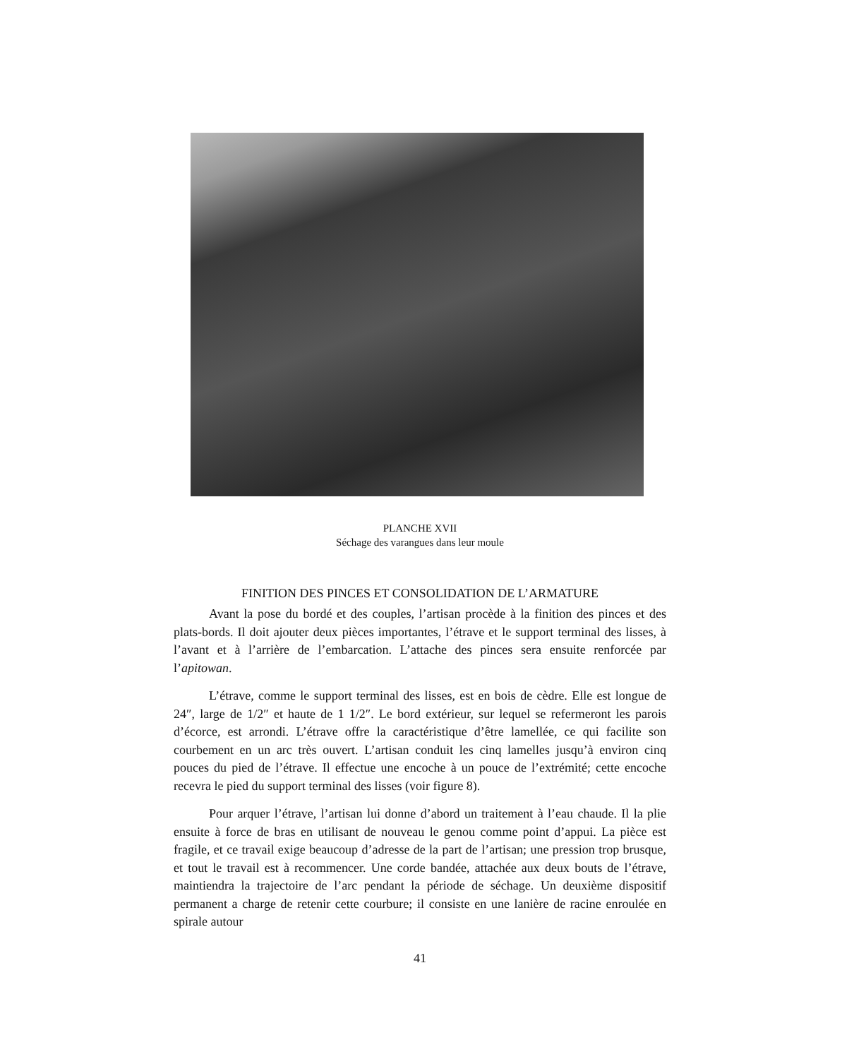PLANCHE XVII
Séchage des varangues dans leur moule
FINITION DES PINCES ET CONSOLIDATION DE L’ARMATURE
Avant la pose du bordé et des couples, l’artisan procède à la finition des pinces et des plats-bords. Il doit ajouter deux pièces importantes, l’étrave et le support terminal des lisses, à l’avant et à l’arrière de l’embarcation. L’attache des pinces sera ensuite renforcée par l’apitowan.
L’étrave, comme le support terminal des lisses, est en bois de cèdre. Elle est longue de 24″, large de 1/2″ et haute de 1 1/2″. Le bord extérieur, sur lequel se refermeront les parois d’écorce, est arrondi. L’étrave offre la caractéristique d’être lamellée, ce qui facilite son courbement en un arc très ouvert. L’artisan conduit les cinq lamelles jusqu’à environ cinq pouces du pied de l’étrave. Il effectue une encoche à un pouce de l’extrémité; cette encoche recevra le pied du support terminal des lisses (voir figure 8).
Pour arquer l’étrave, l’artisan lui donne d’abord un traitement à l’eau chaude. Il la plie ensuite à force de bras en utilisant de nouveau le genou comme point d’appui. La pièce est fragile, et ce travail exige beaucoup d’adresse de la part de l’artisan; une pression trop brusque, et tout le travail est à recommencer. Une corde bandée, attachée aux deux bouts de l’étrave, maintiendra la trajectoire de l’arc pendant la période de séchage. Un deuxième dispositif permanent a charge de retenir cette courbure; il consiste en une lanière de racine enroulée en spirale autour
41